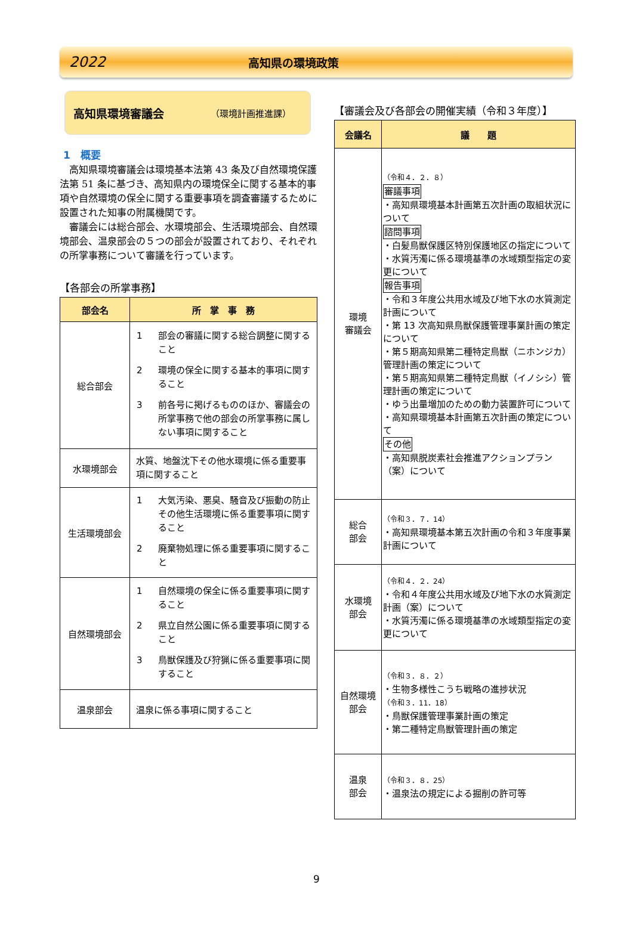2022
高知県の環境政策
高知県環境審議会 （環境計画推進課）
1　概要
　高知県環境審議会は環境基本法第 43 条及び自然環境保護法第 51 条に基づき、高知県内の環境保全に関する基本的事項や自然環境の保全に関する重要事項を調査審議するために設置された知事の附属機関です。
　審議会には総合部会、水環境部会、生活環境部会、自然環境部会、温泉部会の５つの部会が設置されており、それぞれの所掌事務について審議を行っています。
【各部会の所掌事務】
| 部会名 | 所 掌 事 務 |
| --- | --- |
| 総合部会 | 1 部会の審議に関する総合調整に関すること 2 環境の保全に関する基本的事項に関すること 3 前各号に掲げるもののほか、審議会の所掌事務で他の部会の所掌事務に属しない事項に関すること |
| 水環境部会 | 水質、地盤沈下その他水環境に係る重要事項に関すること |
| 生活環境部会 | 1 大気汚染、悪臭、騒音及び振動の防止その他生活環境に係る重要事項に関すること 2 廃棄物処理に係る重要事項に関すること |
| 自然環境部会 | 1 自然環境の保全に係る重要事項に関すること 2 県立自然公園に係る重要事項に関すること 3 鳥獣保護及び狩猟に係る重要事項に関すること |
| 温泉部会 | 温泉に係る事項に関すること |
【審議会及び各部会の開催実績（令和３年度）】
| 会議名 | 議 題 |
| --- | --- |
| 環境 審議会 | （令和４．２．８） 審議事項 ・高知県環境基本計画第五次計画の取組状況について 諮問事項 ・白髪鳥獣保護区特別保護地区の指定について ・水質汚濁に係る環境基準の水域類型指定の変更について 報告事項 ・令和３年度公共用水域及び地下水の水質測定計画について ・第 13 次高知県鳥獣保護管理事業計画の策定について ・第５期高知県第二種特定鳥獣（ニホンジカ）管理計画の策定について ・第５期高知県第二種特定鳥獣（イノシシ）管理計画の策定について ・ゆう出量増加のための動力装置許可について ・高知県環境基本計画第五次計画の策定について その他 ・高知県脱炭素社会推進アクションプラン（案）について |
| 総合 部会 | （令和３．７．14） ・高知県環境基本第五次計画の令和３年度事業計画について |
| 水環境 部会 | （令和４．２．24） ・令和４年度公共用水域及び地下水の水質測定計画（案）について ・水質汚濁に係る環境基準の水域類型指定の変更について |
| 自然環境 部会 | （令和３．８．２） ・生物多様性こうち戦略の進捗状況 （令和３．11．18） ・鳥獣保護管理事業計画の策定 ・第二種特定鳥獣管理計画の策定 |
| 温泉 部会 | （令和３．８．25） ・温泉法の規定による掘削の許可等 |
9